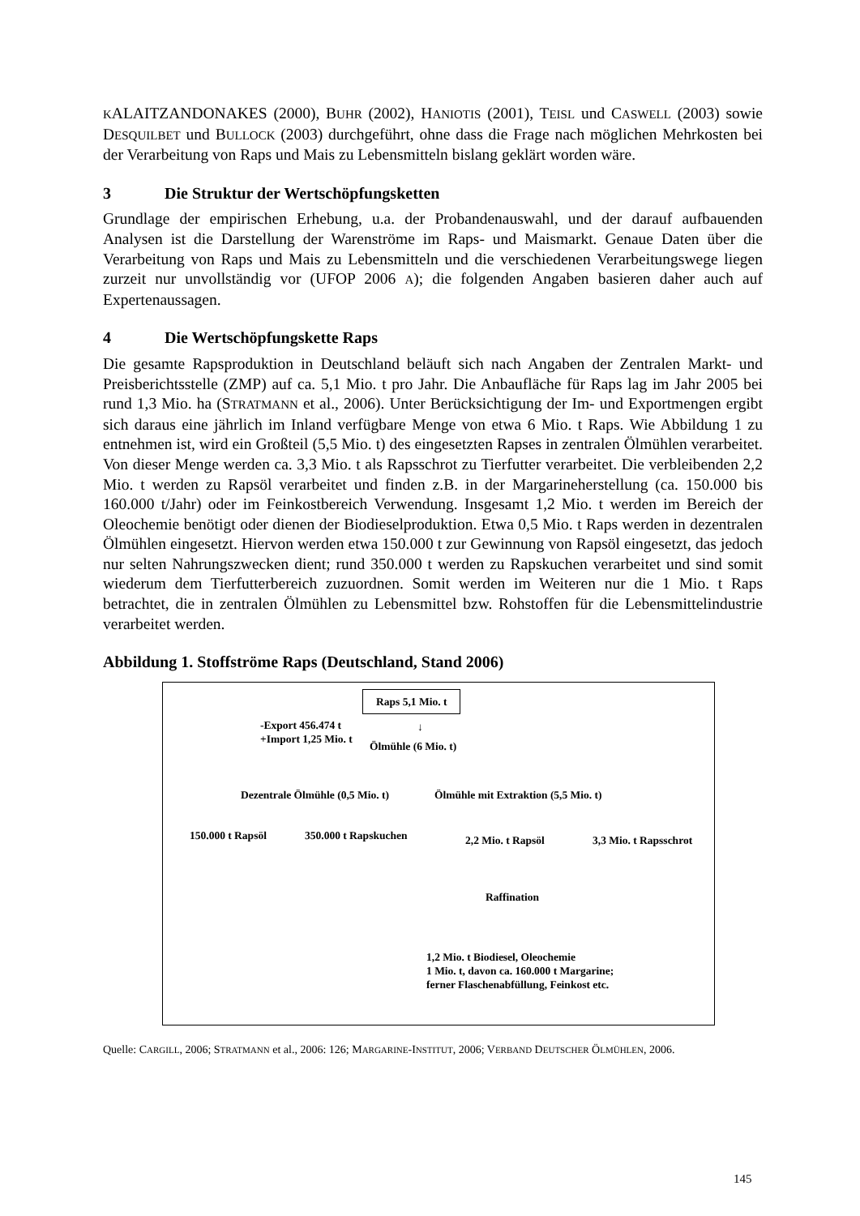KALAITZANDONAKES (2000), BUHR (2002), HANIOTIS (2001), TEISL und CASWELL (2003) sowie DESQUILBET und BULLOCK (2003) durchgeführt, ohne dass die Frage nach möglichen Mehrkosten bei der Verarbeitung von Raps und Mais zu Lebensmitteln bislang geklärt worden wäre.
3 Die Struktur der Wertschöpfungsketten
Grundlage der empirischen Erhebung, u.a. der Probandenauswahl, und der darauf aufbauenden Analysen ist die Darstellung der Warenströme im Raps- und Maismarkt. Genaue Daten über die Verarbeitung von Raps und Mais zu Lebensmitteln und die verschiedenen Verarbeitungswege liegen zurzeit nur unvollständig vor (UFOP 2006 A); die folgenden Angaben basieren daher auch auf Expertenaussagen.
4 Die Wertschöpfungskette Raps
Die gesamte Rapsproduktion in Deutschland beläuft sich nach Angaben der Zentralen Markt- und Preisberichtsstelle (ZMP) auf ca. 5,1 Mio. t pro Jahr. Die Anbaufläche für Raps lag im Jahr 2005 bei rund 1,3 Mio. ha (STRATMANN et al., 2006). Unter Berücksichtigung der Im- und Exportmengen ergibt sich daraus eine jährlich im Inland verfügbare Menge von etwa 6 Mio. t Raps. Wie Abbildung 1 zu entnehmen ist, wird ein Großteil (5,5 Mio. t) des eingesetzten Rapses in zentralen Ölmühlen verarbeitet. Von dieser Menge werden ca. 3,3 Mio. t als Rapsschrot zu Tierfutter verarbeitet. Die verbleibenden 2,2 Mio. t werden zu Rapsöl verarbeitet und finden z.B. in der Margarineherstellung (ca. 150.000 bis 160.000 t/Jahr) oder im Feinkostbereich Verwendung. Insgesamt 1,2 Mio. t werden im Bereich der Oleochemie benötigt oder dienen der Biodieselproduktion. Etwa 0,5 Mio. t Raps werden in dezentralen Ölmühlen eingesetzt. Hiervon werden etwa 150.000 t zur Gewinnung von Rapsöl eingesetzt, das jedoch nur selten Nahrungszwecken dient; rund 350.000 t werden zu Rapskuchen verarbeitet und sind somit wiederum dem Tierfutterbereich zuzuordnen. Somit werden im Weiteren nur die 1 Mio. t Raps betrachtet, die in zentralen Ölmühlen zu Lebensmittel bzw. Rohstoffen für die Lebensmittelindustrie verarbeitet werden.
Abbildung 1. Stoffströme Raps (Deutschland, Stand 2006)
Raps 5,1 Mio. t
-Export 456.474 t
+Import 1,25 Mio. t
↓
Ölmühle (6 Mio. t)
Dezentrale Ölmühle (0,5 Mio. t) Ölmühle mit Extraktion (5,5 Mio. t)
150.000 t Rapsöl 350.000 t Rapskuchen 2,2 Mio. t Rapsöl 3,3 Mio. t Rapsschrot
Raffination
1,2 Mio. t Biodiesel, Oleochemie
1 Mio. t, davon ca. 160.000 t Margarine;
ferner Flaschenabfüllung, Feinkost etc.
Quelle: CARGILL, 2006; STRATMANN et al., 2006: 126; MARGARINE-INSTITUT, 2006; VERBAND DEUTSCHER ÖLMÜHLEN, 2006.
145